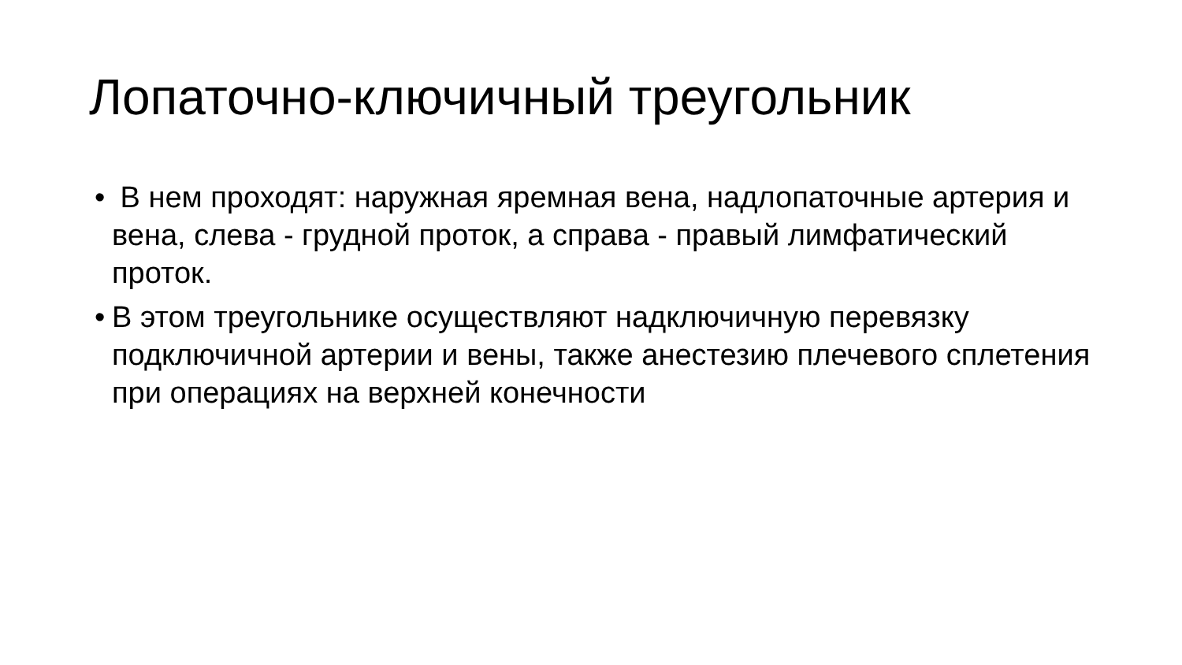Лопаточно-ключичный треугольник
• В нем проходят: наружная яремная вена, надлопаточные артерия и вена, слева - грудной проток, а справа - правый лимфатический проток.
• В этом треугольнике осуществляют надключичную перевязку подключичной артерии и вены, также анестезию плечевого сплетения при операциях на верхней конечности